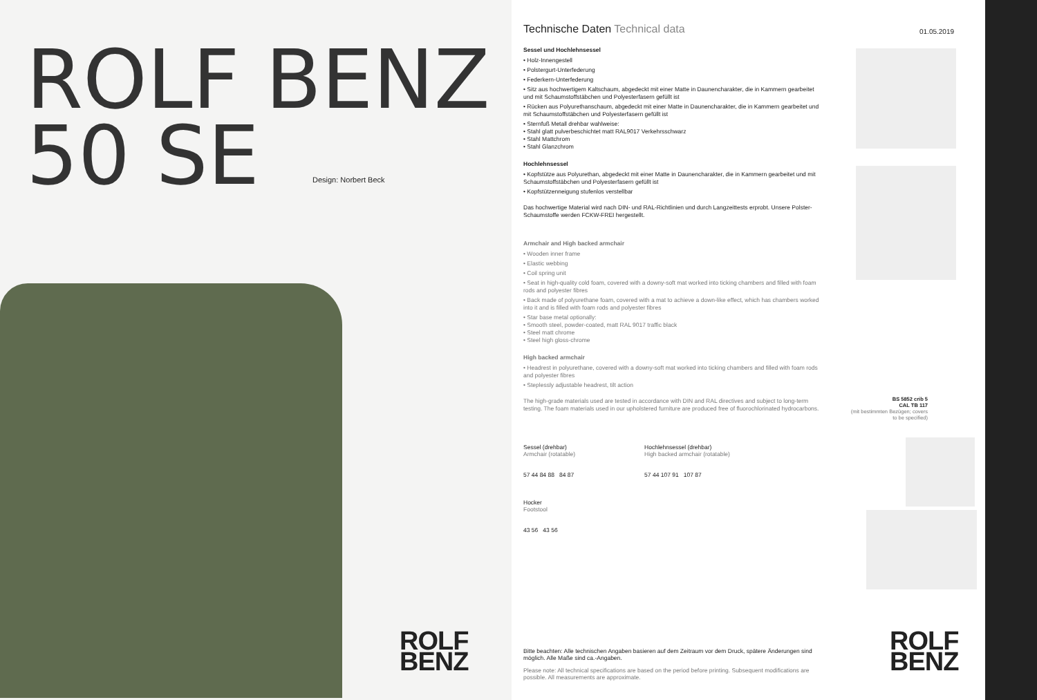ROLF BENZ
50 SE
Design: Norbert Beck
ROLF
BENZ
Technische Daten Technical data
Sessel und Hochlehnsessel
• Holz-Innengestell
• Polstergurt-Unterfederung
• Federkern-Unterfederung
• Sitz aus hochwertigem Kaltschaum, abgedeckt mit einer Matte in Daunencharakter, die in Kammern gearbeitet und mit Schaumstoffstäbchen und Polyesterfasern gefüllt ist
• Rücken aus Polyurethanschaum, abgedeckt mit einer Matte in Daunencharakter, die in Kammern gearbeitet und mit Schaumstoffstäbchen und Polyesterfasern gefüllt ist
• Sternfuß Metall drehbar wahlweise:
• Stahl glatt pulverbeschichtet matt RAL9017 Verkehrsschwarz
• Stahl Mattchrom
• Stahl Glanzchrom
Hochlehnsessel
• Kopfstütze aus Polyurethan, abgedeckt mit einer Matte in Daunencharakter, die in Kammern gearbeitet und mit Schaumstoffstäbchen und Polyesterfasern gefüllt ist
• Kopfstützenneigung stufenlos verstellbar
Das hochwertige Material wird nach DIN- und RAL-Richtlinien und durch Langzeittests erprobt. Unsere Polster-Schaumstoffe werden FCKW-FREI hergestellt.
Armchair and High backed armchair
• Wooden inner frame
• Elastic webbing
• Coil spring unit
• Seat in high-quality cold foam, covered with a downy-soft mat worked into ticking chambers and filled with foam rods and polyester fibres
• Back made of polyurethane foam, covered with a mat to achieve a down-like effect, which has chambers worked into it and is filled with foam rods and polyester fibres
• Star base metal optionally:
• Smooth steel, powder-coated, matt RAL 9017 traffic black
• Steel matt chrome
• Steel high gloss-chrome
High backed armchair
• Headrest in polyurethane, covered with a downy-soft mat worked into ticking chambers and filled with foam rods and polyester fibres
• Steplessly adjustable headrest, tilt action
The high-grade materials used are tested in accordance with DIN and RAL directives and subject to long-term testing. The foam materials used in our upholstered furniture are produced free of fluorochlorinated hydrocarbons.
01.05.2019
BS 5852 crib 5
CAL TB 117
(mit bestimmten Bezügen; covers to be specified)
Sessel (drehbar)
Armchair (rotatable)
57 44 84 88 84 87
Hocker
Footstool
43 56 43 56
Hochlehnsessel (drehbar)
High backed armchair (rotatable)
57 44 107 91 107 87
Bitte beachten: Alle technischen Angaben basieren auf dem Zeitraum vor dem Druck, spätere Änderungen sind möglich. Alle Maße sind ca.-Angaben.
Please note: All technical specifications are based on the period before printing. Subsequent modifications are possible. All measurements are approximate.
ROLF
BENZ